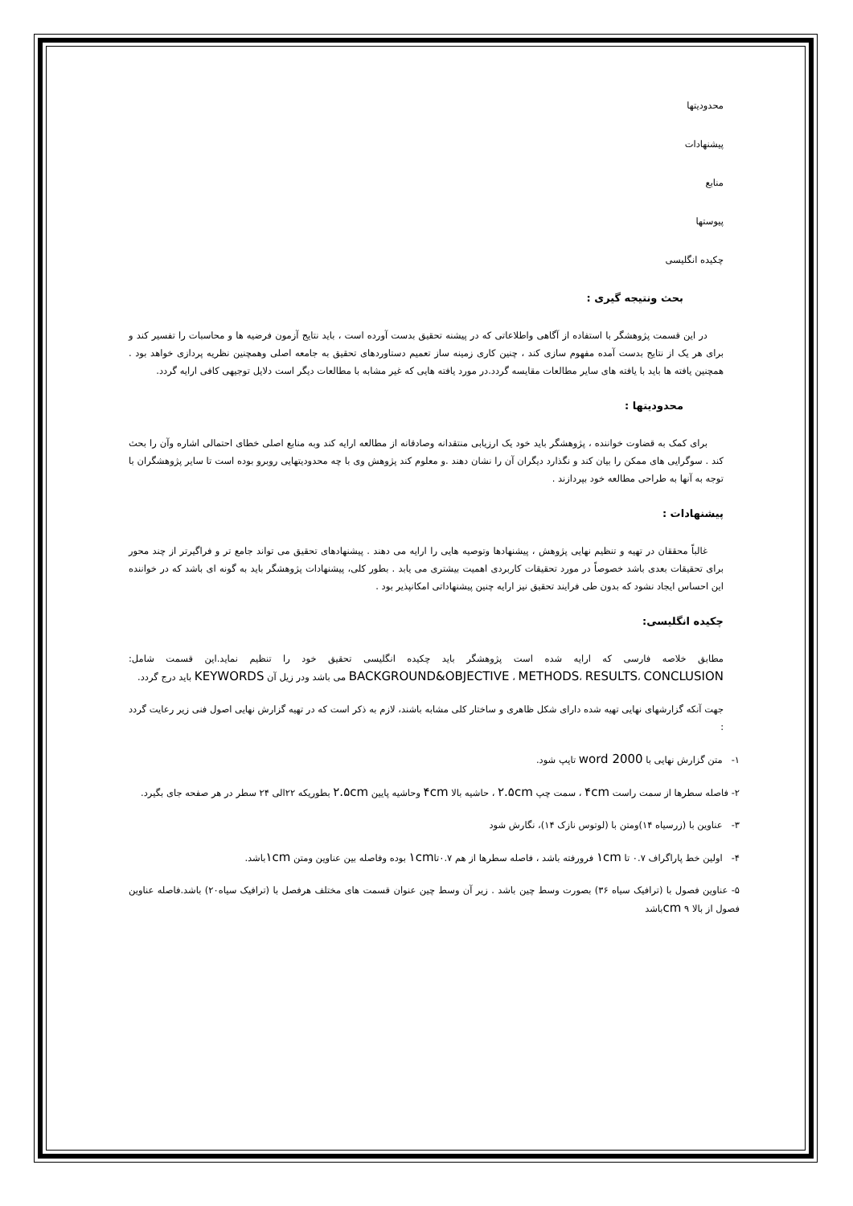محدودیتها
پیشنهادات
منابع
پیوستها
چکیده انگلیسی
بحث ونتیجه گیری :
در این قسمت پژوهشگر با استفاده از آگاهی واطلاعاتی که در پیشنه تحقیق بدست آورده است ، باید نتایج آزمون فرضیه ها و محاسبات را تفسیر کند و برای هر یک از نتایج بدست آمده مفهوم سازی کند ، چنین کاری زمینه ساز تعمیم دستاوردهای تحقیق به جامعه اصلی وهمچنین نظریه پردازی خواهد بود . همچنین یافته ها باید با یافته های سایر مطالعات مقایسه گردد.در مورد یافته هایی که غیر مشابه با مطالعات دیگر است دلایل توجیهی کافی ارایه گردد.
محدودیتها :
برای کمک به قضاوت خواننده ، پژوهشگر باید خود یک ارزیابی منتقدانه وصادقانه از مطالعه ارایه کند وبه منابع اصلی خطای احتمالی اشاره وآن را بحث کند . سوگرایی های ممکن را بیان کند و نگذارد دیگران آن را نشان دهند .و معلوم کند پژوهش وی با چه محدودیتهایی روبرو بوده است تا سایر پژوهشگران با توجه به آنها به طراحی مطالعه خود بپردازند .
پیشنهادات :
غالباً محققان در تهیه و تنظیم نهایی پژوهش ، پیشنهادها وتوصیه هایی را ارایه می دهند . پیشنهادهای تحقیق می تواند جامع تر و فراگیرتر از چند محور برای تحقیقات بعدی باشد خصوصاً در مورد تحقیقات کاربردی اهمیت بیشتری می یابد . بطور کلی، پیشنهادات پژوهشگر باید به گونه ای باشد که در خواننده این احساس ایجاد نشود که بدون طی فرایند تحقیق نیز ارایه چنین پیشنهاداتی امکانپذیر بود .
چکیده انگلیسی:
مطابق خلاصه فارسی که ارایه شده است پژوهشگر باید چکیده انگلیسی تحقیق خود را تنظیم نماید.این قسمت شامل: BACKGROUND&OBJECTIVE ، METHODS، RESULTS، CONCLUSION می باشد ودر زیل آن KEYWORDS باید درج گردد.
جهت آنکه گزارشهای نهایی تهیه شده دارای شکل ظاهری و ساختار کلی مشابه باشند، لازم به ذکر است که در تهیه گزارش نهایی اصول فنی زیر رعایت گردد :
١- متن گزارش نهایی با word 2000 تایپ شود.
٢- فاصله سطرها از سمت راست ۴cm ، سمت چپ ۲.۵cm ، حاشیه بالا ۴cm وحاشیه پایین ۲.۵cm بطوریکه ۲۲الی ۲۴ سطر در هر صفحه جای بگیرد.
٣- عناوین با (زرسیاه ۱۴)ومتن با (لوتوس نازک ۱۴)، نگارش شود
۴- اولین خط پاراگراف ۰.۷ تا ۱cm فرورفته باشد ، فاصله سطرها از هم ۰.۷تا۱cm بوده وفاصله بین عناوین ومتن ۱cmباشد.
۵- عناوین فصول با (ترافیک سیاه ۳۶) بصورت وسط چین باشد . زیر آن وسط چین عنوان قسمت های مختلف هرفصل با (ترافیک سیاه۲۰) باشد.فاصله عناوین فصول از بالا ۹ cmباشد